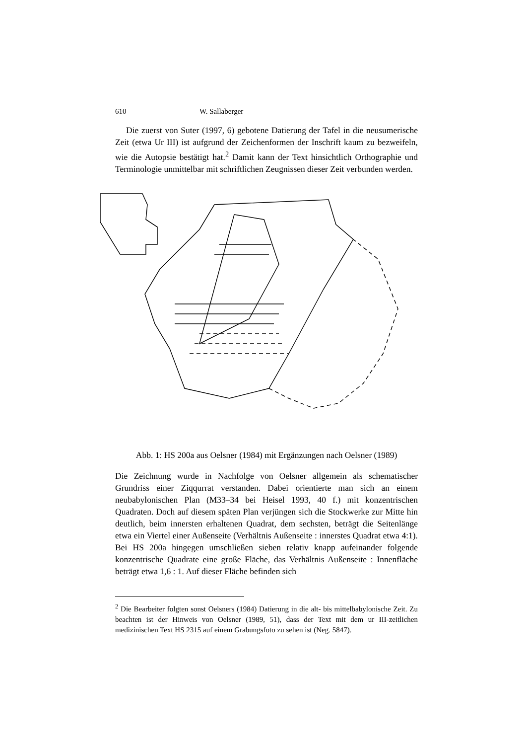610 W. Sallaberger
Die zuerst von Suter (1997, 6) gebotene Datierung der Tafel in die neusumerische Zeit (etwa Ur III) ist aufgrund der Zeichenformen der Inschrift kaum zu bezweifeln, wie die Autopsie bestätigt hat.<sup>2</sup> Damit kann der Text hinsichtlich Orthographie und Terminologie unmittelbar mit schriftlichen Zeugnissen dieser Zeit verbunden werden.
Abb. 1: HS 200a aus Oelsner (1984) mit Ergänzungen nach Oelsner (1989)
Die Zeichnung wurde in Nachfolge von Oelsner allgemein als schematischer Grundriss einer Ziqqurrat verstanden. Dabei orientierte man sich an einem neubabylonischen Plan (M33–34 bei Heisel 1993, 40 f.) mit konzentrischen Quadraten. Doch auf diesem späten Plan verjüngen sich die Stockwerke zur Mitte hin deutlich, beim innersten erhaltenen Quadrat, dem sechsten, beträgt die Seitenlänge etwa ein Viertel einer Außenseite (Verhältnis Außenseite : innerstes Quadrat etwa 4:1). Bei HS 200a hingegen umschließen sieben relativ knapp aufeinander folgende konzentrische Quadrate eine große Fläche, das Verhältnis Außenseite : Innenfläche beträgt etwa 1,6 : 1. Auf dieser Fläche befinden sich
<sup>2</sup> Die Bearbeiter folgten sonst Oelsners (1984) Datierung in die alt- bis mittelbabylonische Zeit. Zu beachten ist der Hinweis von Oelsner (1989, 51), dass der Text mit dem ur III-zeitlichen medizinischen Text HS 2315 auf einem Grabungsfoto zu sehen ist (Neg. 5847).